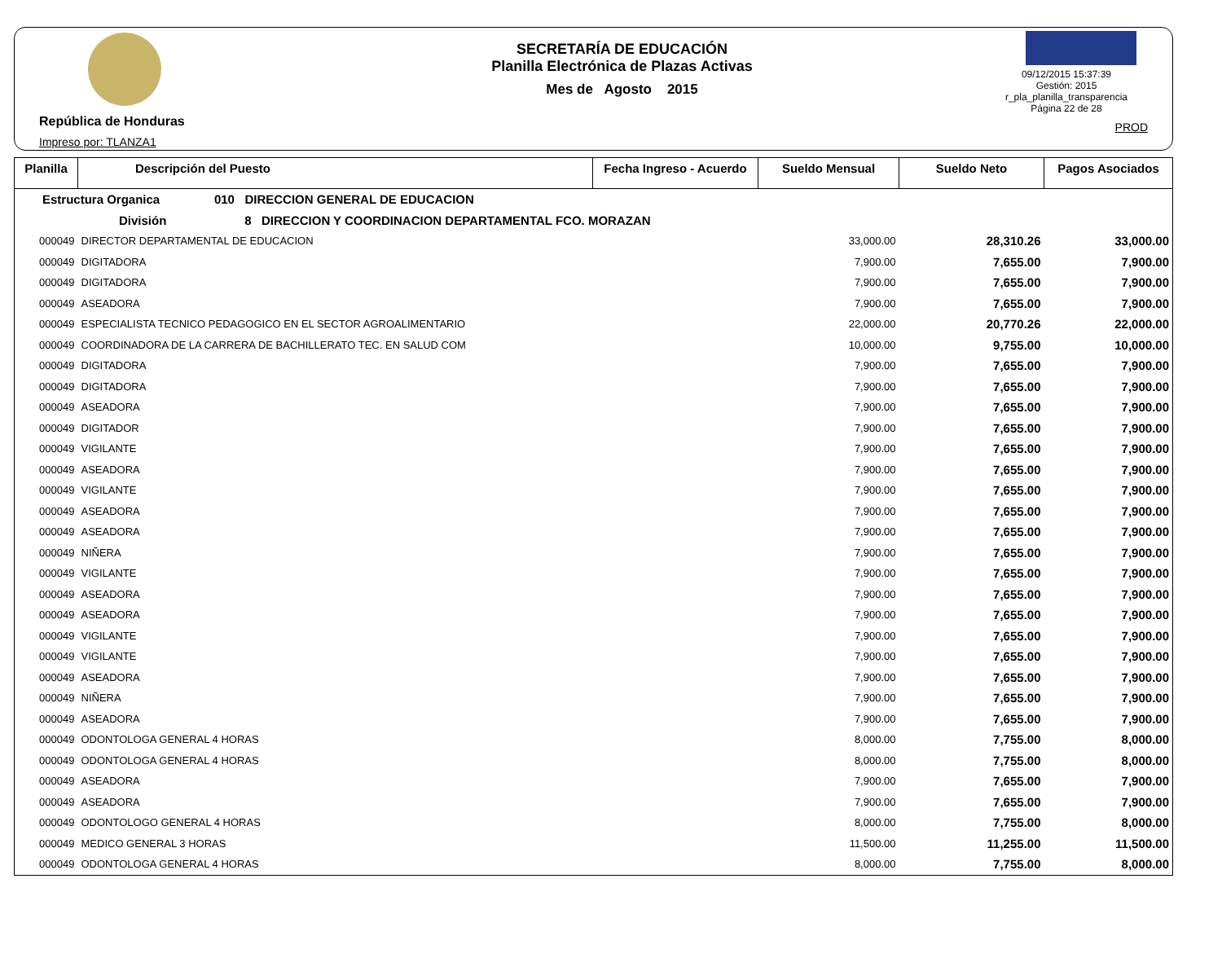República de Honduras
Impreso por: TLANZA1
SECRETARÍA DE EDUCACIÓN
Planilla Electrónica de Plazas Activas
Mes de Agosto 2015
09/12/2015 15:37:39
Gestión: 2015
r_pla_planilla_transparencia
Página 22 de 28
PROD
| Planilla | Descripción del Puesto | Fecha Ingreso - Acuerdo | Sueldo Mensual | Sueldo Neto | Pagos Asociados |
| --- | --- | --- | --- | --- | --- |
| Estructura Organica 010 DIRECCION GENERAL DE EDUCACION | | | | | |
| División 8 DIRECCION Y COORDINACION DEPARTAMENTAL FCO. MORAZAN | | | | | |
| 000049 | DIRECTOR DEPARTAMENTAL DE EDUCACION | | 33,000.00 | 28,310.26 | 33,000.00 |
| 000049 | DIGITADORA | | 7,900.00 | 7,655.00 | 7,900.00 |
| 000049 | DIGITADORA | | 7,900.00 | 7,655.00 | 7,900.00 |
| 000049 | ASEADORA | | 7,900.00 | 7,655.00 | 7,900.00 |
| 000049 | ESPECIALISTA TECNICO PEDAGOGICO EN EL SECTOR AGROALIMENTARIO | | 22,000.00 | 20,770.26 | 22,000.00 |
| 000049 | COORDINADORA DE LA CARRERA DE BACHILLERATO TEC. EN SALUD COM | | 10,000.00 | 9,755.00 | 10,000.00 |
| 000049 | DIGITADORA | | 7,900.00 | 7,655.00 | 7,900.00 |
| 000049 | DIGITADORA | | 7,900.00 | 7,655.00 | 7,900.00 |
| 000049 | ASEADORA | | 7,900.00 | 7,655.00 | 7,900.00 |
| 000049 | DIGITADOR | | 7,900.00 | 7,655.00 | 7,900.00 |
| 000049 | VIGILANTE | | 7,900.00 | 7,655.00 | 7,900.00 |
| 000049 | ASEADORA | | 7,900.00 | 7,655.00 | 7,900.00 |
| 000049 | VIGILANTE | | 7,900.00 | 7,655.00 | 7,900.00 |
| 000049 | ASEADORA | | 7,900.00 | 7,655.00 | 7,900.00 |
| 000049 | ASEADORA | | 7,900.00 | 7,655.00 | 7,900.00 |
| 000049 | NIÑERA | | 7,900.00 | 7,655.00 | 7,900.00 |
| 000049 | VIGILANTE | | 7,900.00 | 7,655.00 | 7,900.00 |
| 000049 | ASEADORA | | 7,900.00 | 7,655.00 | 7,900.00 |
| 000049 | ASEADORA | | 7,900.00 | 7,655.00 | 7,900.00 |
| 000049 | VIGILANTE | | 7,900.00 | 7,655.00 | 7,900.00 |
| 000049 | VIGILANTE | | 7,900.00 | 7,655.00 | 7,900.00 |
| 000049 | ASEADORA | | 7,900.00 | 7,655.00 | 7,900.00 |
| 000049 | NIÑERA | | 7,900.00 | 7,655.00 | 7,900.00 |
| 000049 | ASEADORA | | 7,900.00 | 7,655.00 | 7,900.00 |
| 000049 | ODONTOLOGA GENERAL 4 HORAS | | 8,000.00 | 7,755.00 | 8,000.00 |
| 000049 | ODONTOLOGA GENERAL 4 HORAS | | 8,000.00 | 7,755.00 | 8,000.00 |
| 000049 | ASEADORA | | 7,900.00 | 7,655.00 | 7,900.00 |
| 000049 | ASEADORA | | 7,900.00 | 7,655.00 | 7,900.00 |
| 000049 | ODONTOLOGO GENERAL 4 HORAS | | 8,000.00 | 7,755.00 | 8,000.00 |
| 000049 | MEDICO GENERAL 3 HORAS | | 11,500.00 | 11,255.00 | 11,500.00 |
| 000049 | ODONTOLOGA GENERAL 4 HORAS | | 8,000.00 | 7,755.00 | 8,000.00 |